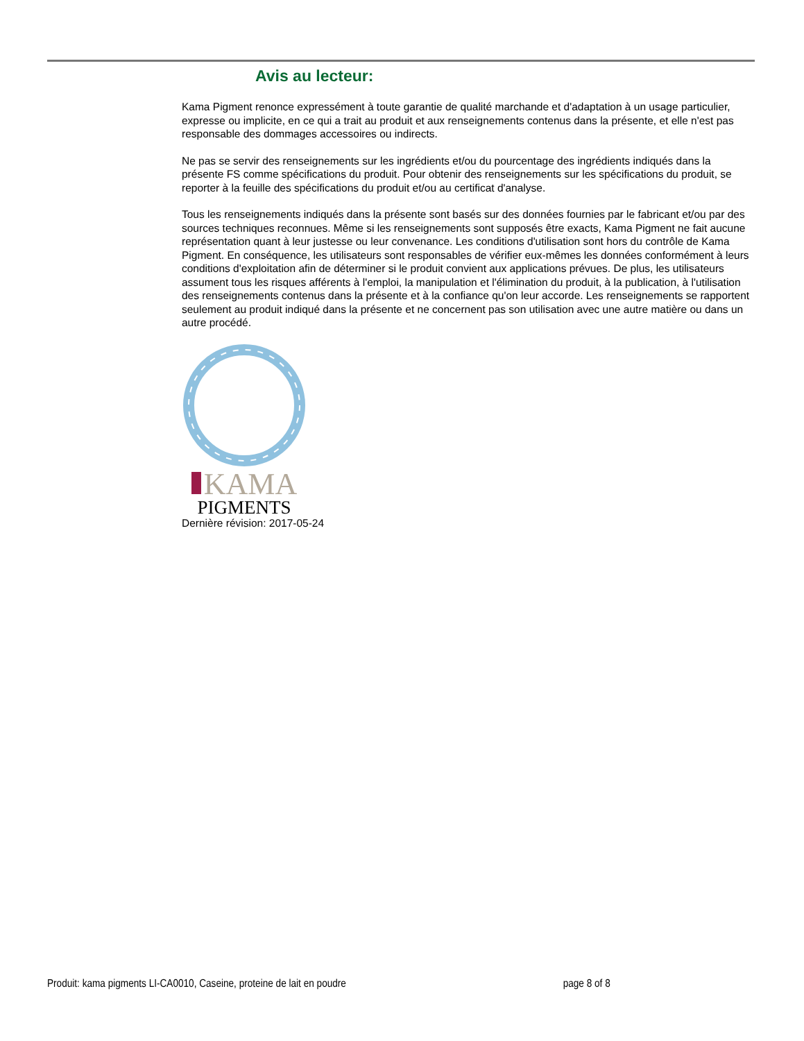Avis au lecteur:
Kama Pigment renonce expressément à toute garantie de qualité marchande et d'adaptation à un usage particulier, expresse ou implicite, en ce qui a trait au produit et aux renseignements contenus dans la présente, et elle n'est pas responsable des dommages accessoires ou indirects.
Ne pas se servir des renseignements sur les ingrédients et/ou du pourcentage des ingrédients indiqués dans la présente FS comme spécifications du produit. Pour obtenir des renseignements sur les spécifications du produit, se reporter à la feuille des spécifications du produit et/ou au certificat d'analyse.
Tous les renseignements indiqués dans la présente sont basés sur des données fournies par le fabricant et/ou par des sources techniques reconnues. Même si les renseignements sont supposés être exacts, Kama Pigment ne fait aucune représentation quant à leur justesse ou leur convenance. Les conditions d'utilisation sont hors du contrôle de Kama Pigment. En conséquence, les utilisateurs sont responsables de vérifier eux-mêmes les données conformément à leurs conditions d'exploitation afin de déterminer si le produit convient aux applications prévues. De plus, les utilisateurs assument tous les risques afférents à l'emploi, la manipulation et l'élimination du produit, à la publication, à l'utilisation des renseignements contenus dans la présente et à la confiance qu'on leur accorde. Les renseignements se rapportent seulement au produit indiqué dans la présente et ne concernent pas son utilisation avec une autre matière ou dans un autre procédé.
KAMA
PIGMENTS
Dernière révision: 2017-05-24
Produit: kama pigments LI-CA0010, Caseine, proteine de lait en poudre page 8 of 8